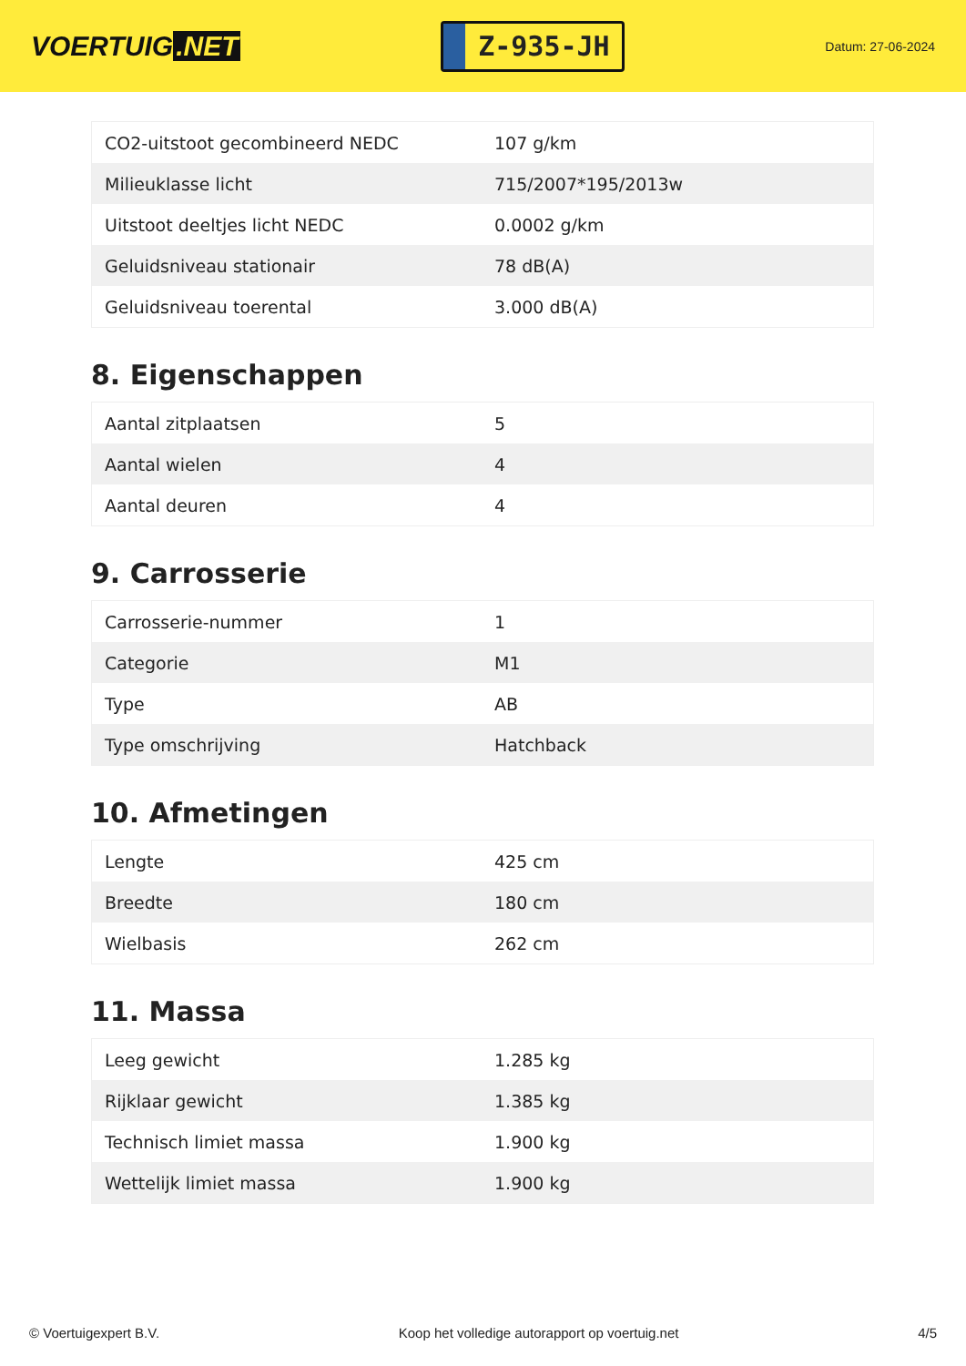VOERTUIG.NET
Z-935-JH
Datum: 27-06-2024
| CO2-uitstoot gecombineerd NEDC | 107 g/km |
| Milieuklasse licht | 715/2007*195/2013w |
| Uitstoot deeltjes licht NEDC | 0.0002 g/km |
| Geluidsniveau stationair | 78 dB(A) |
| Geluidsniveau toerental | 3.000 dB(A) |
8. Eigenschappen
| Aantal zitplaatsen | 5 |
| Aantal wielen | 4 |
| Aantal deuren | 4 |
9. Carrosserie
| Carrosserie-nummer | 1 |
| Categorie | M1 |
| Type | AB |
| Type omschrijving | Hatchback |
10. Afmetingen
| Lengte | 425 cm |
| Breedte | 180 cm |
| Wielbasis | 262 cm |
11. Massa
| Leeg gewicht | 1.285 kg |
| Rijklaar gewicht | 1.385 kg |
| Technisch limiet massa | 1.900 kg |
| Wettelijk limiet massa | 1.900 kg |
© Voertuigexpert B.V. Koop het volledige autorapport op voertuig.net 4/5